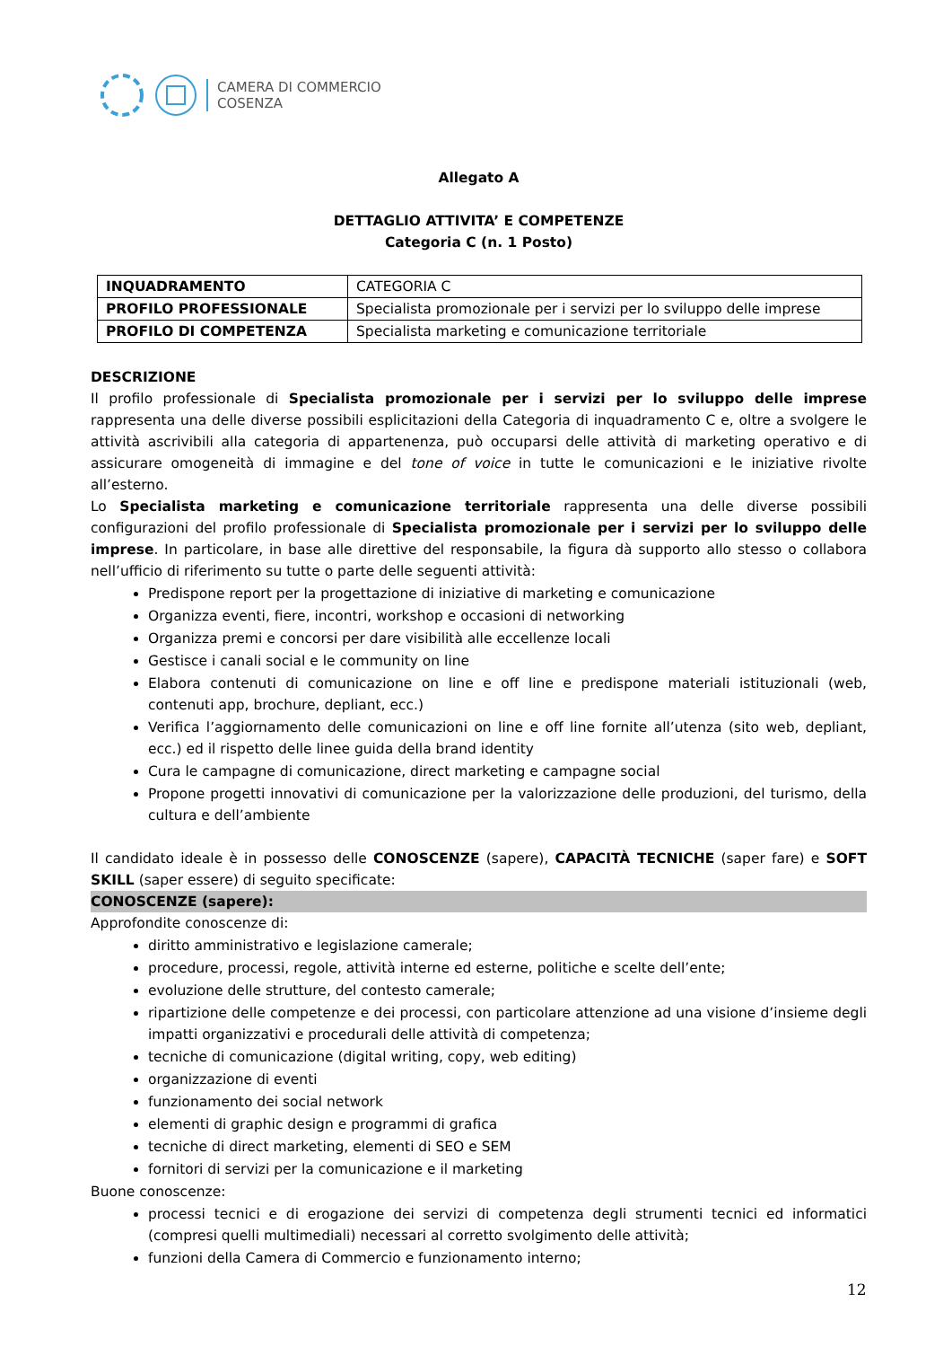CAMERA DI COMMERCIO
COSENZA
Allegato A
DETTAGLIO ATTIVITA’ E COMPETENZE
Categoria C (n. 1 Posto)
| INQUADRAMENTO | CATEGORIA C |
| PROFILO PROFESSIONALE | Specialista promozionale per i servizi per lo sviluppo delle imprese |
| PROFILO DI COMPETENZA | Specialista marketing e comunicazione territoriale |
DESCRIZIONE
Il profilo professionale di Specialista promozionale per i servizi per lo sviluppo delle imprese rappresenta una delle diverse possibili esplicitazioni della Categoria di inquadramento C e, oltre a svolgere le attività ascrivibili alla categoria di appartenenza, può occuparsi delle attività di marketing operativo e di assicurare omogeneità di immagine e del tone of voice in tutte le comunicazioni e le iniziative rivolte all’esterno.
Lo Specialista marketing e comunicazione territoriale rappresenta una delle diverse possibili configurazioni del profilo professionale di Specialista promozionale per i servizi per lo sviluppo delle imprese. In particolare, in base alle direttive del responsabile, la figura dà supporto allo stesso o collabora nell’ufficio di riferimento su tutte o parte delle seguenti attività:
Predispone report per la progettazione di iniziative di marketing e comunicazione
Organizza eventi, fiere, incontri, workshop e occasioni di networking
Organizza premi e concorsi per dare visibilità alle eccellenze locali
Gestisce i canali social e le community on line
Elabora contenuti di comunicazione on line e off line e predispone materiali istituzionali (web, contenuti app, brochure, depliant, ecc.)
Verifica l’aggiornamento delle comunicazioni on line e off line fornite all’utenza (sito web, depliant, ecc.) ed il rispetto delle linee guida della brand identity
Cura le campagne di comunicazione, direct marketing e campagne social
Propone progetti innovativi di comunicazione per la valorizzazione delle produzioni, del turismo, della cultura e dell’ambiente
Il candidato ideale è in possesso delle CONOSCENZE (sapere), CAPACITÀ TECNICHE (saper fare) e SOFT SKILL (saper essere) di seguito specificate:
CONOSCENZE (sapere):
Approfondite conoscenze di:
diritto amministrativo e legislazione camerale;
procedure, processi, regole, attività interne ed esterne, politiche e scelte dell’ente;
evoluzione delle strutture, del contesto camerale;
ripartizione delle competenze e dei processi, con particolare attenzione ad una visione d’insieme degli impatti organizzativi e procedurali delle attività di competenza;
tecniche di comunicazione (digital writing, copy, web editing)
organizzazione di eventi
funzionamento dei social network
elementi di graphic design e programmi di grafica
tecniche di direct marketing, elementi di SEO e SEM
fornitori di servizi per la comunicazione e il marketing
Buone conoscenze:
processi tecnici e di erogazione dei servizi di competenza degli strumenti tecnici ed informatici (compresi quelli multimediali) necessari al corretto svolgimento delle attività;
funzioni della Camera di Commercio e funzionamento interno;
12